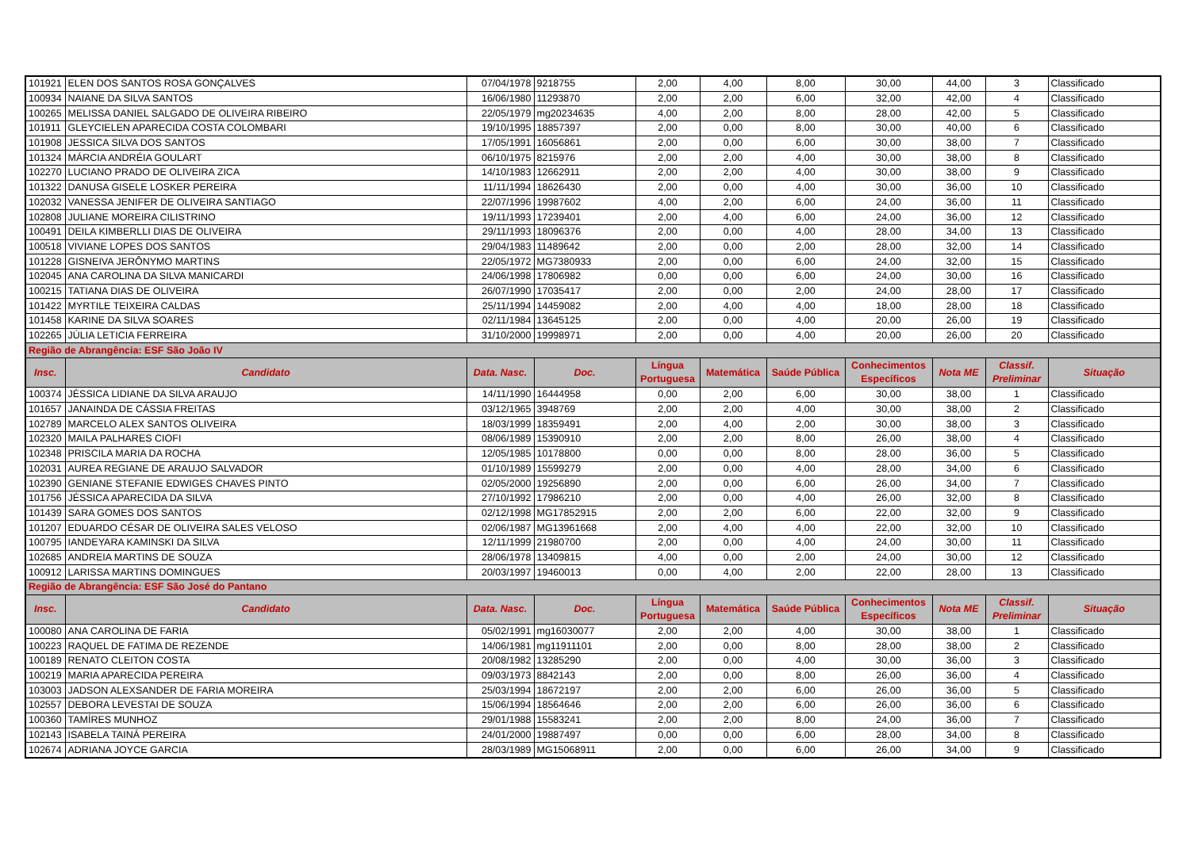| 101921 | ELEN DOS SANTOS ROSA GONÇALVES | 07/04/1978 | 9218755 | 2,00 | 4,00 | 8,00 | 30,00 | 44,00 | 3 | Classificado |
| 100934 | NAIANE DA SILVA SANTOS | 16/06/1980 | 11293870 | 2,00 | 2,00 | 6,00 | 32,00 | 42,00 | 4 | Classificado |
| 100265 | MELISSA DANIEL SALGADO DE OLIVEIRA RIBEIRO | 22/05/1979 | mg20234635 | 4,00 | 2,00 | 8,00 | 28,00 | 42,00 | 5 | Classificado |
| 101911 | GLEYCIELEN APARECIDA COSTA COLOMBARI | 19/10/1995 | 18857397 | 2,00 | 0,00 | 8,00 | 30,00 | 40,00 | 6 | Classificado |
| 101908 | JESSICA SILVA DOS SANTOS | 17/05/1991 | 16056861 | 2,00 | 0,00 | 6,00 | 30,00 | 38,00 | 7 | Classificado |
| 101324 | MÁRCIA ANDRÉIA GOULART | 06/10/1975 | 8215976 | 2,00 | 2,00 | 4,00 | 30,00 | 38,00 | 8 | Classificado |
| 102270 | LUCIANO PRADO DE OLIVEIRA ZICA | 14/10/1983 | 12662911 | 2,00 | 2,00 | 4,00 | 30,00 | 38,00 | 9 | Classificado |
| 101322 | DANUSA GISELE LOSKER PEREIRA | 11/11/1994 | 18626430 | 2,00 | 0,00 | 4,00 | 30,00 | 36,00 | 10 | Classificado |
| 102032 | VANESSA JENIFER DE OLIVEIRA SANTIAGO | 22/07/1996 | 19987602 | 4,00 | 2,00 | 6,00 | 24,00 | 36,00 | 11 | Classificado |
| 102808 | JULIANE MOREIRA CILISTRINO | 19/11/1993 | 17239401 | 2,00 | 4,00 | 6,00 | 24,00 | 36,00 | 12 | Classificado |
| 100491 | DEILA KIMBERLLI DIAS DE OLIVEIRA | 29/11/1993 | 18096376 | 2,00 | 0,00 | 4,00 | 28,00 | 34,00 | 13 | Classificado |
| 100518 | VIVIANE LOPES DOS SANTOS | 29/04/1983 | 11489642 | 2,00 | 0,00 | 2,00 | 28,00 | 32,00 | 14 | Classificado |
| 101228 | GISNEIVA JERÔNYMO MARTINS | 22/05/1972 | MG7380933 | 2,00 | 0,00 | 6,00 | 24,00 | 32,00 | 15 | Classificado |
| 102045 | ANA CAROLINA DA SILVA MANICARDI | 24/06/1998 | 17806982 | 0,00 | 0,00 | 6,00 | 24,00 | 30,00 | 16 | Classificado |
| 100215 | TATIANA DIAS DE OLIVEIRA | 26/07/1990 | 17035417 | 2,00 | 0,00 | 2,00 | 24,00 | 28,00 | 17 | Classificado |
| 101422 | MYRTILE TEIXEIRA CALDAS | 25/11/1994 | 14459082 | 2,00 | 4,00 | 4,00 | 18,00 | 28,00 | 18 | Classificado |
| 101458 | KARINE DA SILVA SOARES | 02/11/1984 | 13645125 | 2,00 | 0,00 | 4,00 | 20,00 | 26,00 | 19 | Classificado |
| 102265 | JÚLIA LETICIA FERREIRA | 31/10/2000 | 19998971 | 2,00 | 0,00 | 4,00 | 20,00 | 26,00 | 20 | Classificado |
| Região de Abrangência: ESF São João IV | | | | | | | | | | |
| Insc. | Candidato | Data. Nasc. | Doc. | Língua Portuguesa | Matemática | Saúde Pública | Conhecimentos Específicos | Nota ME | Classif. Preliminar | Situação |
| 100374 | JÉSSICA LIDIANE DA SILVA ARAUJO | 14/11/1990 | 16444958 | 0,00 | 2,00 | 6,00 | 30,00 | 38,00 | 1 | Classificado |
| 101657 | JANAINDA DE CÁSSIA FREITAS | 03/12/1965 | 3948769 | 2,00 | 2,00 | 4,00 | 30,00 | 38,00 | 2 | Classificado |
| 102789 | MARCELO ALEX SANTOS OLIVEIRA | 18/03/1999 | 18359491 | 2,00 | 4,00 | 2,00 | 30,00 | 38,00 | 3 | Classificado |
| 102320 | MAILA PALHARES CIOFI | 08/06/1989 | 15390910 | 2,00 | 2,00 | 8,00 | 26,00 | 38,00 | 4 | Classificado |
| 102348 | PRISCILA MARIA DA ROCHA | 12/05/1985 | 10178800 | 0,00 | 0,00 | 8,00 | 28,00 | 36,00 | 5 | Classificado |
| 102031 | AUREA REGIANE DE ARAUJO SALVADOR | 01/10/1989 | 15599279 | 2,00 | 0,00 | 4,00 | 28,00 | 34,00 | 6 | Classificado |
| 102390 | GENIANE STEFANIE EDWIGES CHAVES PINTO | 02/05/2000 | 19256890 | 2,00 | 0,00 | 6,00 | 26,00 | 34,00 | 7 | Classificado |
| 101756 | JÉSSICA APARECIDA DA SILVA | 27/10/1992 | 17986210 | 2,00 | 0,00 | 4,00 | 26,00 | 32,00 | 8 | Classificado |
| 101439 | SARA GOMES DOS SANTOS | 02/12/1998 | MG17852915 | 2,00 | 2,00 | 6,00 | 22,00 | 32,00 | 9 | Classificado |
| 101207 | EDUARDO CÉSAR DE OLIVEIRA SALES VELOSO | 02/06/1987 | MG13961668 | 2,00 | 4,00 | 4,00 | 22,00 | 32,00 | 10 | Classificado |
| 100795 | IANDEYARA KAMINSKI DA SILVA | 12/11/1999 | 21980700 | 2,00 | 0,00 | 4,00 | 24,00 | 30,00 | 11 | Classificado |
| 102685 | ANDREIA MARTINS DE SOUZA | 28/06/1978 | 13409815 | 4,00 | 0,00 | 2,00 | 24,00 | 30,00 | 12 | Classificado |
| 100912 | LARISSA MARTINS DOMINGUES | 20/03/1997 | 19460013 | 0,00 | 4,00 | 2,00 | 22,00 | 28,00 | 13 | Classificado |
| Região de Abrangência: ESF São José do Pantano | | | | | | | | | | |
| Insc. | Candidato | Data. Nasc. | Doc. | Língua Portuguesa | Matemática | Saúde Pública | Conhecimentos Específicos | Nota ME | Classif. Preliminar | Situação |
| 100080 | ANA CAROLINA DE FARIA | 05/02/1991 | mg16030077 | 2,00 | 2,00 | 4,00 | 30,00 | 38,00 | 1 | Classificado |
| 100223 | RAQUEL DE FATIMA DE REZENDE | 14/06/1981 | mg11911101 | 2,00 | 0,00 | 8,00 | 28,00 | 38,00 | 2 | Classificado |
| 100189 | RENATO CLEITON COSTA | 20/08/1982 | 13285290 | 2,00 | 0,00 | 4,00 | 30,00 | 36,00 | 3 | Classificado |
| 100219 | MARIA APARECIDA PEREIRA | 09/03/1973 | 8842143 | 2,00 | 0,00 | 8,00 | 26,00 | 36,00 | 4 | Classificado |
| 103003 | JADSON ALEXSANDER DE FARIA MOREIRA | 25/03/1994 | 18672197 | 2,00 | 2,00 | 6,00 | 26,00 | 36,00 | 5 | Classificado |
| 102557 | DEBORA LEVESTAI DE SOUZA | 15/06/1994 | 18564646 | 2,00 | 2,00 | 6,00 | 26,00 | 36,00 | 6 | Classificado |
| 100360 | TAMÍRES MUNHOZ | 29/01/1988 | 15583241 | 2,00 | 2,00 | 8,00 | 24,00 | 36,00 | 7 | Classificado |
| 102143 | ISABELA TAINÁ PEREIRA | 24/01/2000 | 19887497 | 0,00 | 0,00 | 6,00 | 28,00 | 34,00 | 8 | Classificado |
| 102674 | ADRIANA JOYCE GARCIA | 28/03/1989 | MG15068911 | 2,00 | 0,00 | 6,00 | 26,00 | 34,00 | 9 | Classificado |